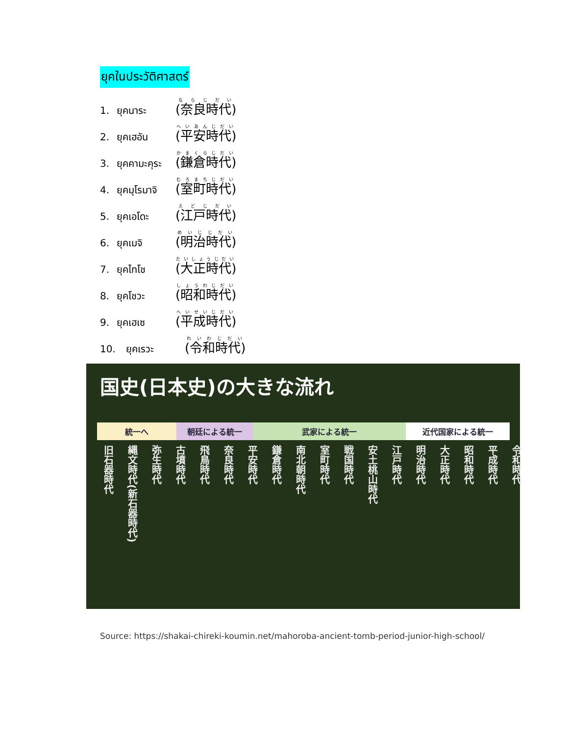ยุคในประวัติศาสตร์
1. ยุคนาระ (奈良時代)
2. ยุคเฮอัน (平安時代)
3. ยุคคามะคุระ (鎌倉時代)
4. ยุคมุโรมาจิ (室町時代)
5. ยุคเอโดะ (江戸時代)
6. ยุคเมจิ (明治時代)
7. ยุคไทโช (大正時代)
8. ยุคโชวะ (昭和時代)
9. ยุคเฮเซ (平成時代)
10. ยุคเรวะ (令和時代)
国史(日本史)の大きな流れ
統一へ 朝廷による統一 武家による統一 近代国家による統一
旧石器時代
縄文時代(新石器時代)
弥生時代
古墳時代
飛鳥時代
奈良時代
平安時代
鎌倉時代
南北朝時代
室町時代
戦国時代
安土桃山時代
江戸時代
明治時代
大正時代
昭和時代
平成時代
令和時代
Source: https://shakai-chireki-koumin.net/mahoroba-ancient-tomb-period-junior-high-school/